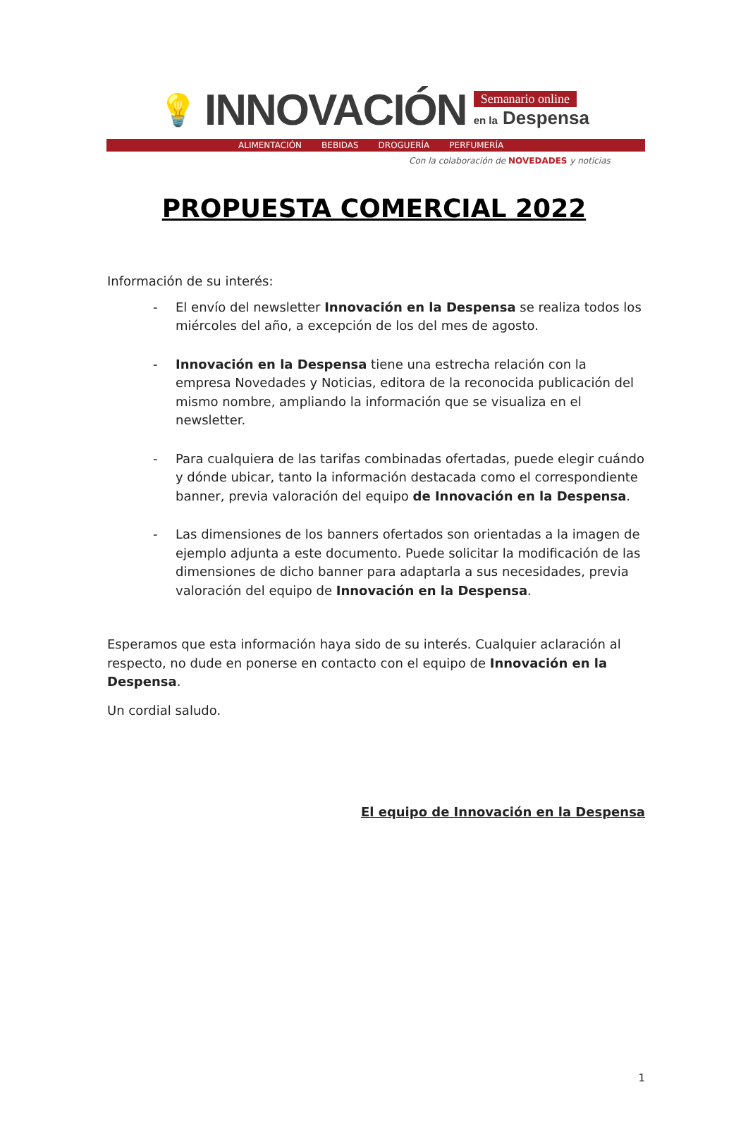💡 INNOVACIÓN
Semanario online
en la Despensa
ALIMENTACIÓN BEBIDAS DROGUERÍA PERFUMERÍA
Con la colaboración de NOVEDADES y noticias
PROPUESTA COMERCIAL 2022
Información de su interés:
- El envío del newsletter Innovación en la Despensa se realiza todos los miércoles del año, a excepción de los del mes de agosto.
- Innovación en la Despensa tiene una estrecha relación con la empresa Novedades y Noticias, editora de la reconocida publicación del mismo nombre, ampliando la información que se visualiza en el newsletter.
- Para cualquiera de las tarifas combinadas ofertadas, puede elegir cuándo y dónde ubicar, tanto la información destacada como el correspondiente banner, previa valoración del equipo de Innovación en la Despensa.
- Las dimensiones de los banners ofertados son orientadas a la imagen de ejemplo adjunta a este documento. Puede solicitar la modificación de las dimensiones de dicho banner para adaptarla a sus necesidades, previa valoración del equipo de Innovación en la Despensa.
Esperamos que esta información haya sido de su interés. Cualquier aclaración al respecto, no dude en ponerse en contacto con el equipo de Innovación en la Despensa.
Un cordial saludo.
El equipo de Innovación en la Despensa
1